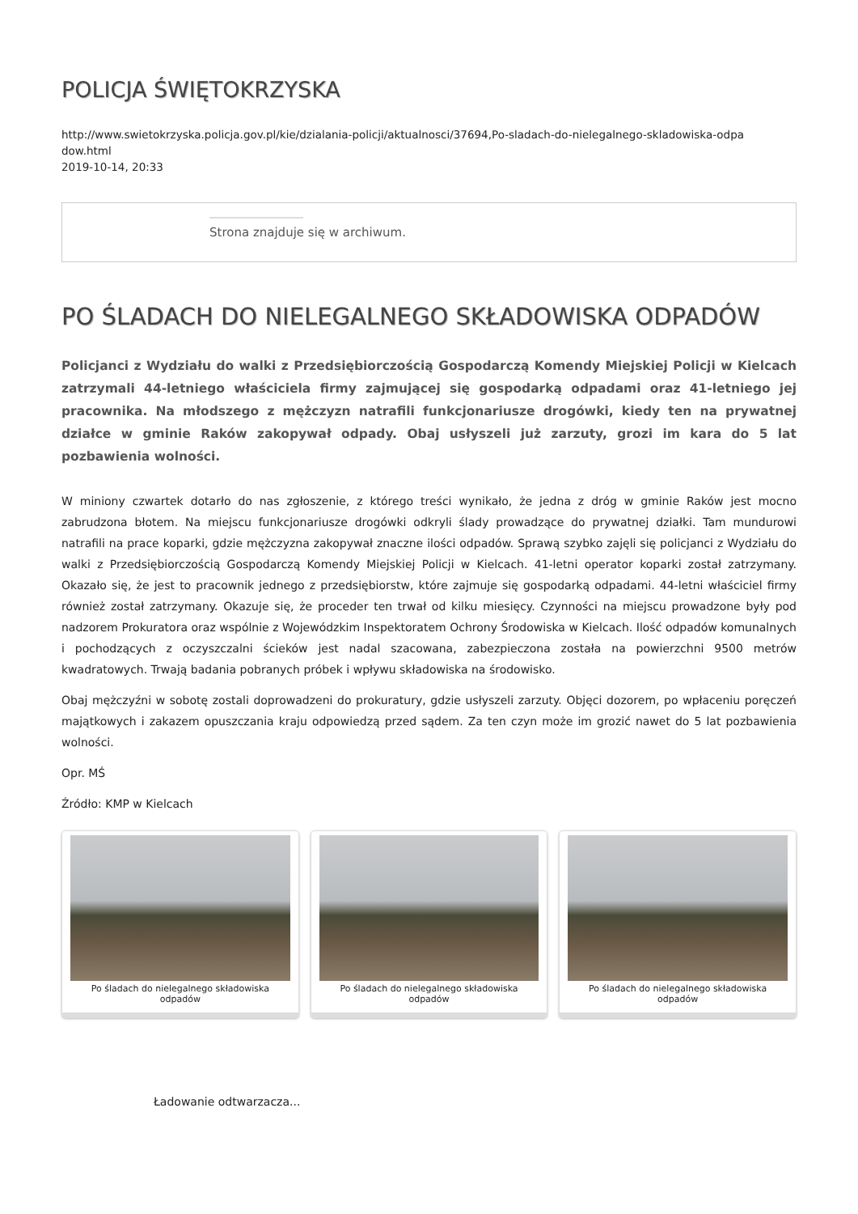POLICJA ŚWIĘTOKRZYSKA
http://www.swietokrzyska.policja.gov.pl/kie/dzialania-policji/aktualnosci/37694,Po-sladach-do-nielegalnego-skladowiska-odpa
dow.html
2019-10-14, 20:33
Strona znajduje się w archiwum.
PO ŚLADACH DO NIELEGALNEGO SKŁADOWISKA ODPADÓW
Policjanci z Wydziału do walki z Przedsiębiorczością Gospodarczą Komendy Miejskiej Policji w Kielcach zatrzymali 44-letniego właściciela firmy zajmującej się gospodarką odpadami oraz 41-letniego jej pracownika. Na młodszego z mężczyzn natrafili funkcjonariusze drogówki, kiedy ten na prywatnej działce w gminie Raków zakopywał odpady. Obaj usłyszeli już zarzuty, grozi im kara do 5 lat pozbawienia wolności.
W miniony czwartek dotarło do nas zgłoszenie, z którego treści wynikało, że jedna z dróg w gminie Raków jest mocno zabrudzona błotem. Na miejscu funkcjonariusze drogówki odkryli ślady prowadzące do prywatnej działki. Tam mundurowi natrafili na prace koparki, gdzie mężczyzna zakopywał znaczne ilości odpadów. Sprawą szybko zajęli się policjanci z Wydziału do walki z Przedsiębiorczością Gospodarczą Komendy Miejskiej Policji w Kielcach. 41-letni operator koparki został zatrzymany. Okazało się, że jest to pracownik jednego z przedsiębiorstw, które zajmuje się gospodarką odpadami. 44-letni właściciel firmy również został zatrzymany. Okazuje się, że proceder ten trwał od kilku miesięcy. Czynności na miejscu prowadzone były pod nadzorem Prokuratora oraz wspólnie z Wojewódzkim Inspektoratem Ochrony Środowiska w Kielcach. Ilość odpadów komunalnych i pochodzących z oczyszczalni ścieków jest nadal szacowana, zabezpieczona została na powierzchni 9500 metrów kwadratowych. Trwają badania pobranych próbek i wpływu składowiska na środowisko.
Obaj mężczyźni w sobotę zostali doprowadzeni do prokuratury, gdzie usłyszeli zarzuty. Objęci dozorem, po wpłaceniu poręczeń majątkowych i zakazem opuszczania kraju odpowiedzą przed sądem. Za ten czyn może im grozić nawet do 5 lat pozbawienia wolności.
Opr. MŚ
Źródło: KMP w Kielcach
Po śladach do nielegalnego składowiska odpadów
Po śladach do nielegalnego składowiska odpadów
Po śladach do nielegalnego składowiska odpadów
Ładowanie odtwarzacza...